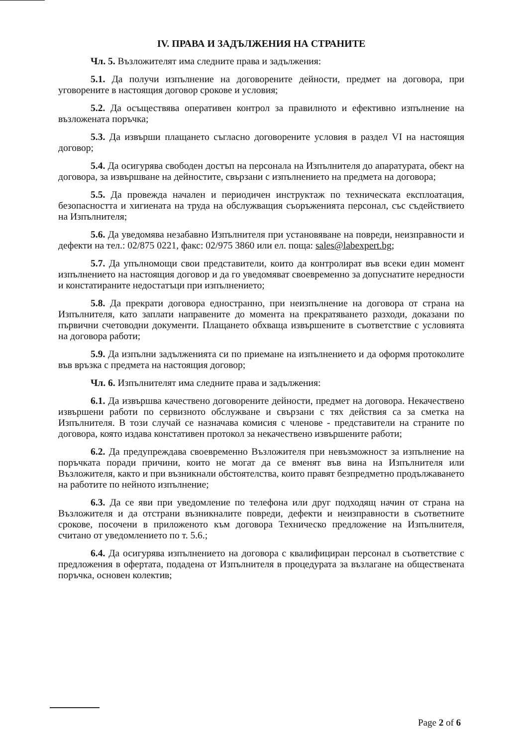IV. ПРАВА И ЗАДЪЛЖЕНИЯ НА СТРАНИТЕ
Чл. 5. Възложителят има следните права и задължения:
5.1. Да получи изпълнение на договорените дейности, предмет на договора, при уговорените в настоящия договор срокове и условия;
5.2. Да осъществява оперативен контрол за правилното и ефективно изпълнение на възложената поръчка;
5.3. Да извърши плащането съгласно договорените условия в раздел VI на настоящия договор;
5.4. Да осигурява свободен достъп на персонала на Изпълнителя до апаратурата, обект на договора, за извършване на дейностите, свързани с изпълнението на предмета на договора;
5.5. Да провежда начален и периодичен инструктаж по техническата експлоатация, безопасността и хигиената на труда на обслужващия съоръженията персонал, със съдействието на Изпълнителя;
5.6. Да уведомява незабавно Изпълнителя при установяване на повреди, неизправности и дефекти на тел.: 02/875 0221, факс: 02/975 3860 или ел. поща: sales@labexpert.bg;
5.7. Да упълномощи свои представители, които да контролират във всеки един момент изпълнението на настоящия договор и да го уведомяват своевременно за допуснатите нередности и констатираните недостатъци при изпълнението;
5.8. Да прекрати договора едностранно, при неизпълнение на договора от страна на Изпълнителя, като заплати направените до момента на прекратяването разходи, доказани по първични счетоводни документи. Плащането обхваща извършените в съответствие с условията на договора работи;
5.9. Да изпълни задълженията си по приемане на изпълнението и да оформя протоколите във връзка с предмета на настоящия договор;
Чл. 6. Изпълнителят има следните права и задължения:
6.1. Да извършва качествено договорените дейности, предмет на договора. Некачествено извършени работи по сервизното обслужване и свързани с тях действия са за сметка на Изпълнителя. В този случай се назначава комисия с членове - представители на страните по договора, която издава констативен протокол за некачествено извършените работи;
6.2. Да предупреждава своевременно Възложителя при невъзможност за изпълнение на поръчката поради причини, които не могат да се вменят във вина на Изпълнителя или Възложителя, както и при възникнали обстоятелства, които правят безпредметно продължаването на работите по нейното изпълнение;
6.3. Да се яви при уведомление по телефона или друг подходящ начин от страна на Възложителя и да отстрани възникналите повреди, дефекти и неизправности в съответните срокове, посочени в приложеното към договора Техническо предложение на Изпълнителя, считано от уведомлението по т. 5.6.;
6.4. Да осигурява изпълнението на договора с квалифициран персонал в съответствие с предложения в офертата, подадена от Изпълнителя в процедурата за възлагане на обществената поръчка, основен колектив;
Page 2 of 6